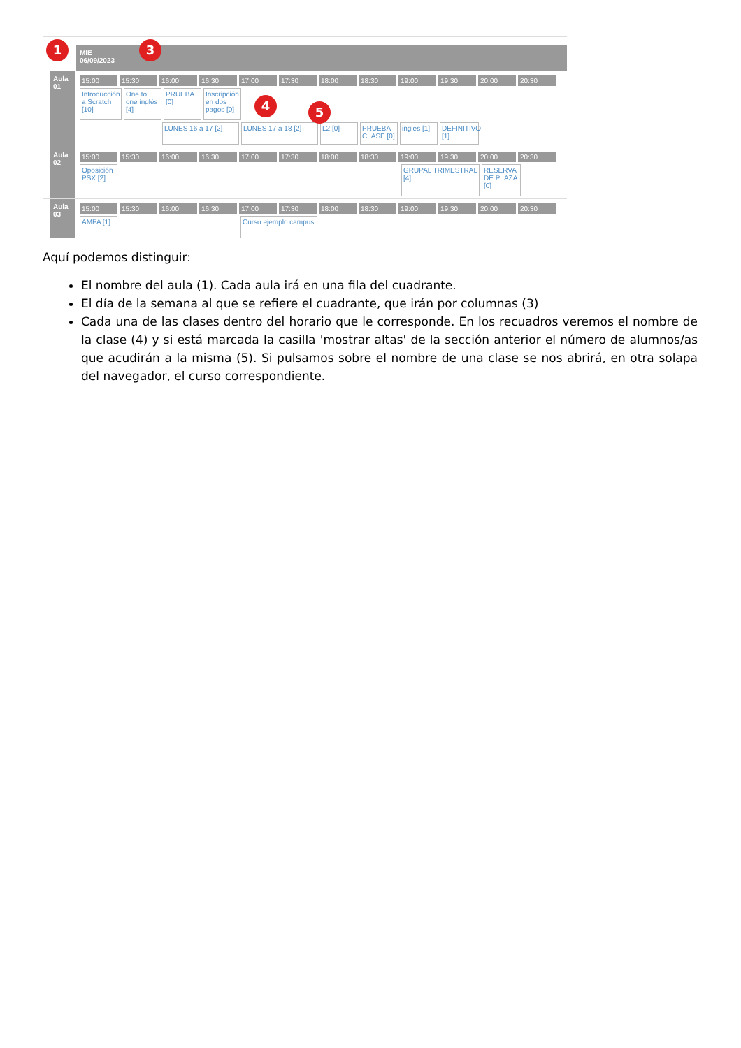MIE
06/09/2023
Aula 01
15:00 15:30 16:00 16:30 17:00 17:30 18:00 18:30 19:00 19:30 20:00 20:30
Introducción a Scratch [10] One to one inglés [4] PRUEBA [0] Inscripción en dos pagos [0]
LUNES 16 a 17 [2] LUNES 17 a 18 [2] L2 [0] PRUEBA CLASE [0] ingles [1] DEFINITIVO [1]
Aula 02
15:00 15:30 16:00 16:30 17:00 17:30 18:00 18:30 19:00 19:30 20:00 20:30
Oposición PSX [2] GRUPAL TRIMESTRAL [4] RESERVA DE PLAZA [0]
Aula 03
15:00 15:30 16:00 16:30 17:00 17:30 18:00 18:30 19:00 19:30 20:00 20:30
AMPA [1] Curso ejemplo campus
1 3
4 5
Aquí podemos distinguir:
El nombre del aula (1). Cada aula irá en una fila del cuadrante.
El día de la semana al que se refiere el cuadrante, que irán por columnas (3)
Cada una de las clases dentro del horario que le corresponde. En los recuadros veremos el nombre de la clase (4) y si está marcada la casilla 'mostrar altas' de la sección anterior el número de alumnos/as que acudirán a la misma (5). Si pulsamos sobre el nombre de una clase se nos abrirá, en otra solapa del navegador, el curso correspondiente.